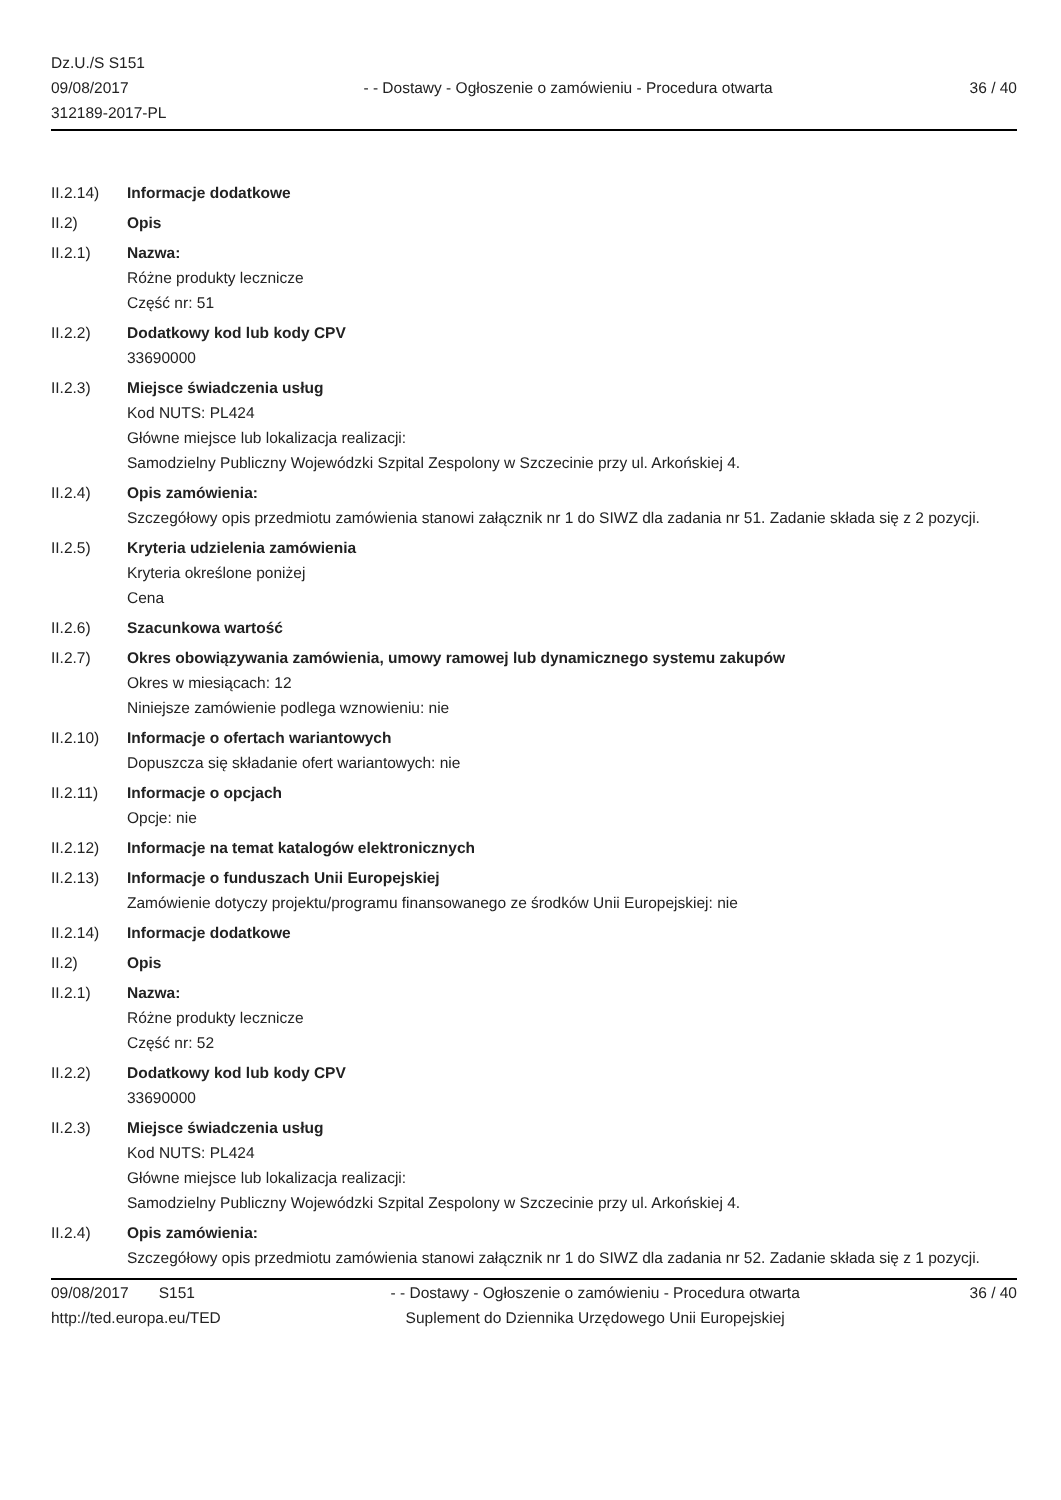Dz.U./S S151
09/08/2017
312189-2017-PL
- - Dostawy - Ogłoszenie o zamówieniu - Procedura otwarta
36 / 40
II.2.14) Informacje dodatkowe
II.2) Opis
II.2.1) Nazwa:
Różne produkty lecznicze
Część nr: 51
II.2.2) Dodatkowy kod lub kody CPV
33690000
II.2.3) Miejsce świadczenia usług
Kod NUTS: PL424
Główne miejsce lub lokalizacja realizacji:
Samodzielny Publiczny Wojewódzki Szpital Zespolony w Szczecinie przy ul. Arkońskiej 4.
II.2.4) Opis zamówienia:
Szczegółowy opis przedmiotu zamówienia stanowi załącznik nr 1 do SIWZ dla zadania nr 51. Zadanie składa się z 2 pozycji.
II.2.5) Kryteria udzielenia zamówienia
Kryteria określone poniżej
Cena
II.2.6) Szacunkowa wartość
II.2.7) Okres obowiązywania zamówienia, umowy ramowej lub dynamicznego systemu zakupów
Okres w miesiącach: 12
Niniejsze zamówienie podlega wznowieniu: nie
II.2.10) Informacje o ofertach wariantowych
Dopuszcza się składanie ofert wariantowych: nie
II.2.11) Informacje o opcjach
Opcje: nie
II.2.12) Informacje na temat katalogów elektronicznych
II.2.13) Informacje o funduszach Unii Europejskiej
Zamówienie dotyczy projektu/programu finansowanego ze środków Unii Europejskiej: nie
II.2.14) Informacje dodatkowe
II.2) Opis
II.2.1) Nazwa:
Różne produkty lecznicze
Część nr: 52
II.2.2) Dodatkowy kod lub kody CPV
33690000
II.2.3) Miejsce świadczenia usług
Kod NUTS: PL424
Główne miejsce lub lokalizacja realizacji:
Samodzielny Publiczny Wojewódzki Szpital Zespolony w Szczecinie przy ul. Arkońskiej 4.
II.2.4) Opis zamówienia:
Szczegółowy opis przedmiotu zamówienia stanowi załącznik nr 1 do SIWZ dla zadania nr 52. Zadanie składa się z 1 pozycji.
09/08/2017 S151
http://ted.europa.eu/TED
- - Dostawy - Ogłoszenie o zamówieniu - Procedura otwarta
Suplement do Dziennika Urzędowego Unii Europejskiej
36 / 40